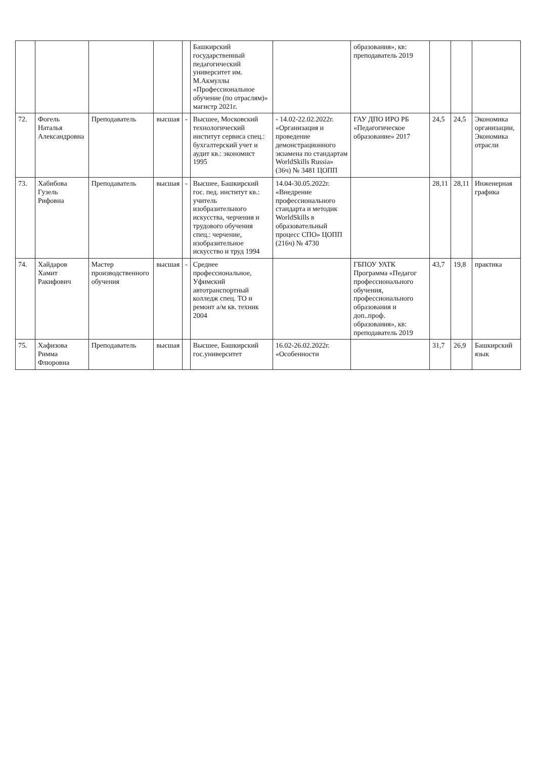| | | | | | Башкирский государственный педагогический университет им. М.Акмуллы «Профессиональное обучение (по отраслям)» магистр 2021г. | | образования», кв: преподаватель 2019 | | | |
| 72. | Фогель Наталья Александровна | Преподаватель | высшая | - | Высшее, Московский технологический институт сервиса спец.: бухгалтерский учет и аудит кв.: экономист 1995 | - 14.02-22.02.2022г. «Организация и проведение демонстрационного экзамена по стандартам WorldSkills Russia» (36ч) № 3481 ЦОПП | ГАУ ДПО ИРО РБ «Педагогическое образование» 2017 | 24,5 | 24,5 | Экономика организации, Экономика отрасли |
| 73. | Хабибова Гузель Рифовна | Преподаватель | высшая | - | Высшее, Башкирский гос. пед. институт кв.: учитель изобразительного искусства, черчения и трудового обучения спец.: черчение, изобразительное искусство и труд 1994 | 14.04-30.05.2022г. «Внедрение профессионального стандарта и методик WorldSkills в образовательный процесс СПО» ЦОПП (216ч) № 4730 | | 28,11 | 28,11 | Инженерная графика |
| 74. | Хайдаров Хамит Ракифович | Мастер производственного обучения | высшая | - | Среднее профессиональное, Уфимский автотранспортный колледж спец. ТО и ремонт а/м кв. техник 2004 | | ГБПОУ УАТК Программа «Педагог профессионального обучения, профессионального образования и доп..проф. образования», кв: преподаватель 2019 | 43,7 | 19,8 | практика |
| 75. | Хафизова Римма Флюровна | Преподаватель | высшая | | Высшее, Башкирский гос.университет | 16.02-26.02.2022г. «Особенности | | 31,7 | 26,9 | Башкирский язык |